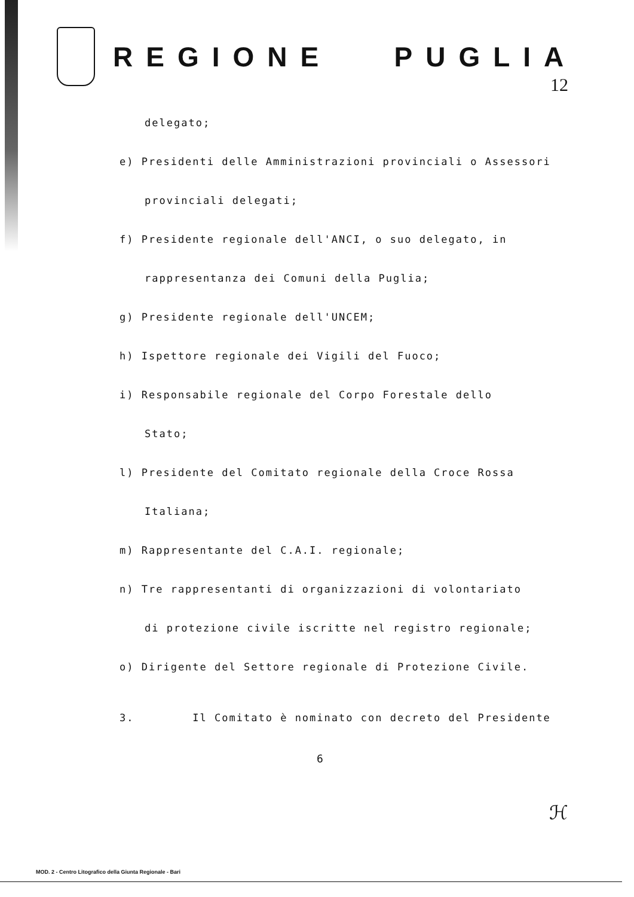REGIONE PUGLIA
12
delegato;
e) Presidenti delle Amministrazioni provinciali o Assessori
provinciali delegati;
f) Presidente regionale dell'ANCI, o suo delegato, in
rappresentanza dei Comuni della Puglia;
g) Presidente regionale dell'UNCEM;
h) Ispettore regionale dei Vigili del Fuoco;
i) Responsabile regionale del Corpo Forestale dello
Stato;
l) Presidente del Comitato regionale della Croce Rossa
Italiana;
m) Rappresentante del C.A.I. regionale;
n) Tre rappresentanti di organizzazioni di volontariato
di protezione civile iscritte nel registro regionale;
o) Dirigente del Settore regionale di Protezione Civile.
3. Il Comitato è nominato con decreto del Presidente
6
ℋ
MOD. 2 - Centro Litografico della Giunta Regionale - Bari